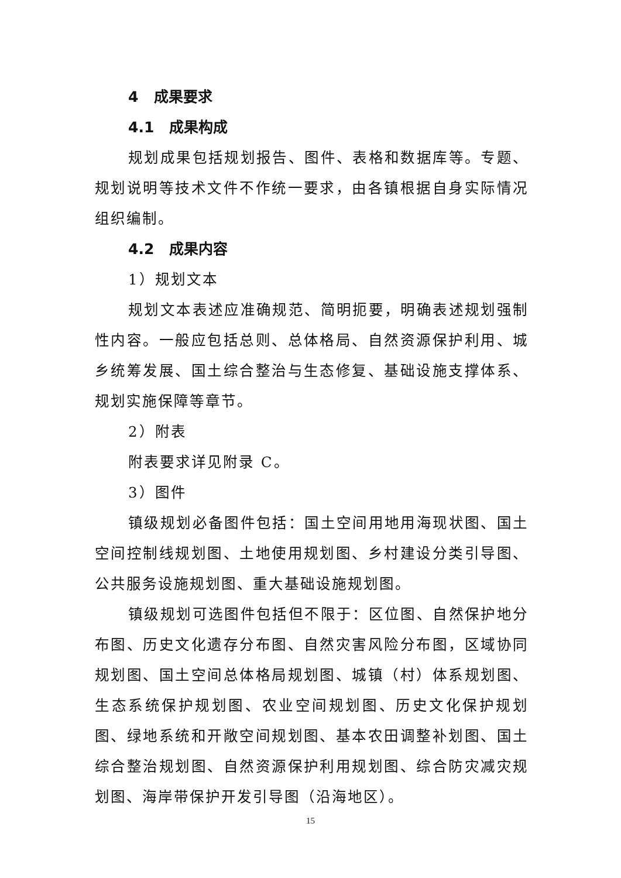4 成果要求
4.1 成果构成
规划成果包括规划报告、图件、表格和数据库等。专题、规划说明等技术文件不作统一要求，由各镇根据自身实际情况组织编制。
4.2 成果内容
1）规划文本
规划文本表述应准确规范、简明扼要，明确表述规划强制性内容。一般应包括总则、总体格局、自然资源保护利用、城乡统筹发展、国土综合整治与生态修复、基础设施支撑体系、规划实施保障等章节。
2）附表
附表要求详见附录 C。
3）图件
镇级规划必备图件包括：国土空间用地用海现状图、国土空间控制线规划图、土地使用规划图、乡村建设分类引导图、公共服务设施规划图、重大基础设施规划图。
镇级规划可选图件包括但不限于：区位图、自然保护地分布图、历史文化遗存分布图、自然灾害风险分布图，区域协同规划图、国土空间总体格局规划图、城镇（村）体系规划图、生态系统保护规划图、农业空间规划图、历史文化保护规划图、绿地系统和开敞空间规划图、基本农田调整补划图、国土综合整治规划图、自然资源保护利用规划图、综合防灾减灾规划图、海岸带保护开发引导图（沿海地区）。
15